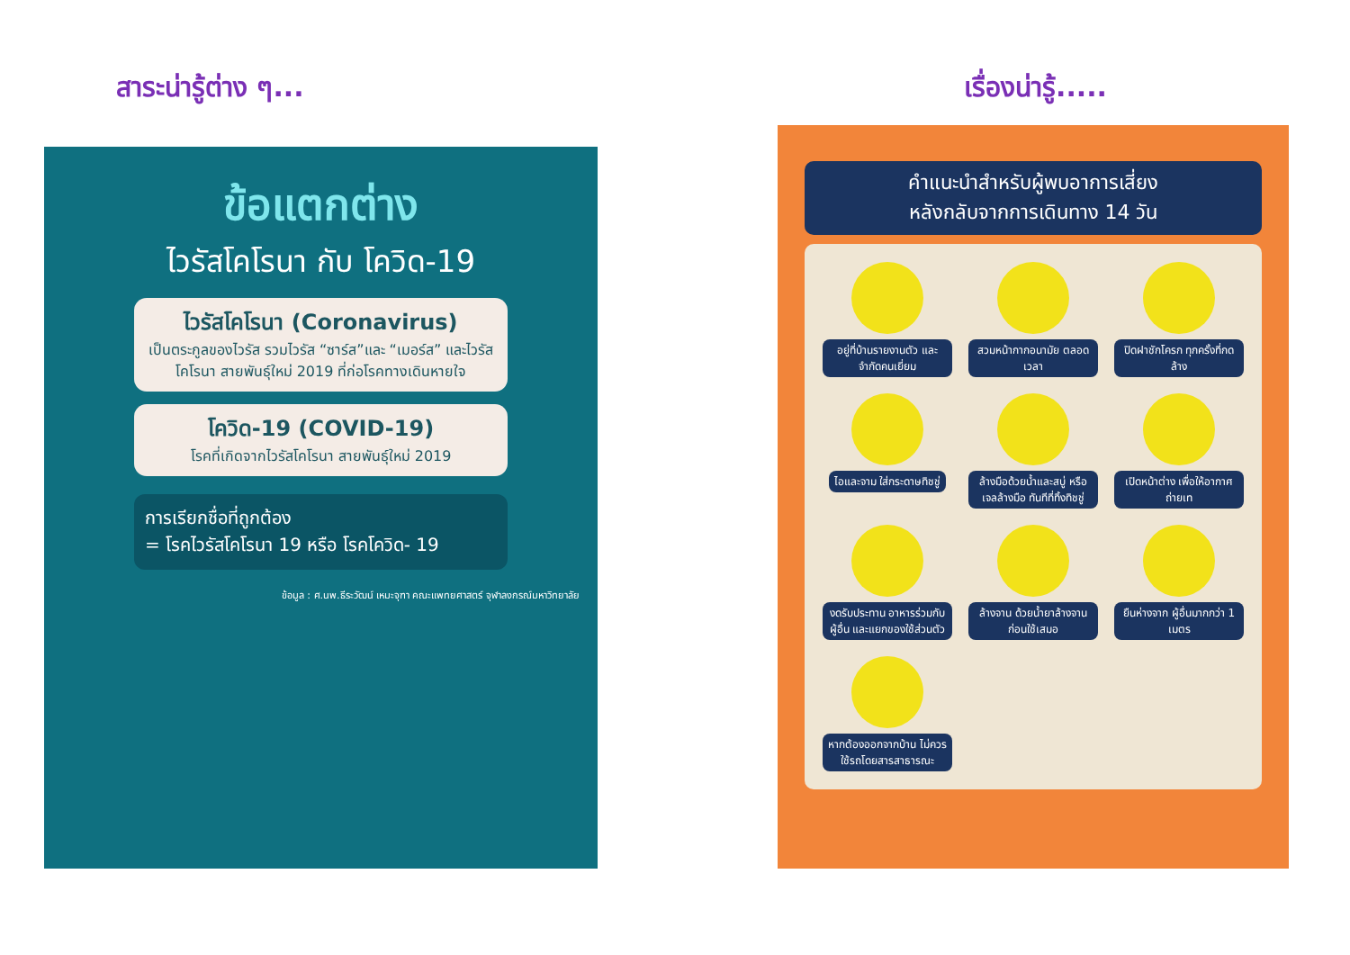สาระน่ารู้ต่าง ๆ...
ข้อแตกต่าง
ไวรัสโคโรนา กับ โควิด-19
ไวรัสโคโรนา (Coronavirus)
เป็นตระกูลของไวรัส รวมไวรัส “ซาร์ส”และ “เมอร์ส” และไวรัสโคโรนา สายพันธุ์ใหม่ 2019 ที่ก่อโรคทางเดินหายใจ
โควิด-19 (COVID-19)
โรคที่เกิดจากไวรัสโคโรนา สายพันธุ์ใหม่ 2019
การเรียกชื่อที่ถูกต้อง
= โรคไวรัสโคโรนา 19 หรือ โรคโควิด- 19
ข้อมูล : ศ.นพ.ธีระวัฒน์ เหมะจุฑา คณะแพทยศาสตร์ จุฬาลงกรณ์มหาวิทยาลัย
เรื่องน่ารู้.....
คำแนะนำสำหรับผู้พบอาการเสี่ยง
หลังกลับจากการเดินทาง 14 วัน
อยู่ที่บ้านรายงานตัว และจำกัดคนเยี่ยม
สวมหน้ากากอนามัย ตลอดเวลา
ปิดฝาชักโครก ทุกครั้งที่กดล้าง
ไอและจาม ใส่กระดาษทิชชู่
ล้างมือด้วยน้ำและสบู่ หรือ เจลล้างมือ ทันทีที่ทิ้งทิชชู่
เปิดหน้าต่าง เพื่อให้อากาศถ่ายเท
งดรับประทาน อาหารร่วมกับผู้อื่น และแยกของใช้ส่วนตัว
ล้างจาน ด้วยน้ำยาล้างจาน ก่อนใช้เสมอ
ยืนห่างจาก ผู้อื่นมากกว่า 1 เมตร
หากต้องออกจากบ้าน ไม่ควรใช้รถโดยสารสาธารณะ